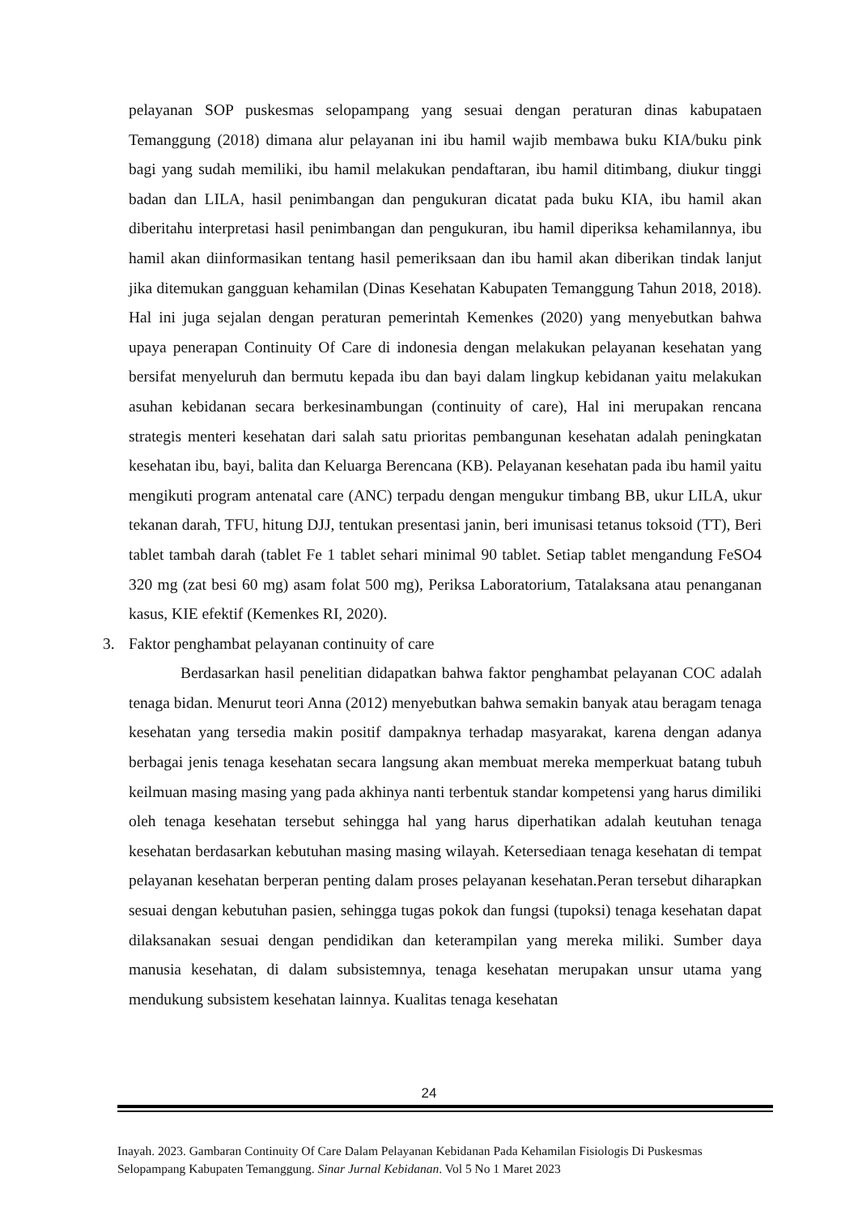pelayanan SOP puskesmas selopampang yang sesuai dengan peraturan dinas kabupataen Temanggung (2018) dimana alur pelayanan ini ibu hamil wajib membawa buku KIA/buku pink bagi yang sudah memiliki, ibu hamil melakukan pendaftaran, ibu hamil ditimbang, diukur tinggi badan dan LILA, hasil penimbangan dan pengukuran dicatat pada buku KIA, ibu hamil akan diberitahu interpretasi hasil penimbangan dan pengukuran, ibu hamil diperiksa kehamilannya, ibu hamil akan diinformasikan tentang hasil pemeriksaan dan ibu hamil akan diberikan tindak lanjut jika ditemukan gangguan kehamilan (Dinas Kesehatan Kabupaten Temanggung Tahun 2018, 2018). Hal ini juga sejalan dengan peraturan pemerintah Kemenkes (2020) yang menyebutkan bahwa upaya penerapan Continuity Of Care di indonesia dengan melakukan pelayanan kesehatan yang bersifat menyeluruh dan bermutu kepada ibu dan bayi dalam lingkup kebidanan yaitu melakukan asuhan kebidanan secara berkesinambungan (continuity of care), Hal ini merupakan rencana strategis menteri kesehatan dari salah satu prioritas pembangunan kesehatan adalah peningkatan kesehatan ibu, bayi, balita dan Keluarga Berencana (KB). Pelayanan kesehatan pada ibu hamil yaitu mengikuti program antenatal care (ANC) terpadu dengan mengukur timbang BB, ukur LILA, ukur tekanan darah, TFU, hitung DJJ, tentukan presentasi janin, beri imunisasi tetanus toksoid (TT), Beri tablet tambah darah (tablet Fe 1 tablet sehari minimal 90 tablet. Setiap tablet mengandung FeSO4 320 mg (zat besi 60 mg) asam folat 500 mg), Periksa Laboratorium, Tatalaksana atau penanganan kasus, KIE efektif (Kemenkes RI, 2020).
3. Faktor penghambat pelayanan continuity of care
Berdasarkan hasil penelitian didapatkan bahwa faktor penghambat pelayanan COC adalah tenaga bidan. Menurut teori Anna (2012) menyebutkan bahwa semakin banyak atau beragam tenaga kesehatan yang tersedia makin positif dampaknya terhadap masyarakat, karena dengan adanya berbagai jenis tenaga kesehatan secara langsung akan membuat mereka memperkuat batang tubuh keilmuan masing masing yang pada akhinya nanti terbentuk standar kompetensi yang harus dimiliki oleh tenaga kesehatan tersebut sehingga hal yang harus diperhatikan adalah keutuhan tenaga kesehatan berdasarkan kebutuhan masing masing wilayah. Ketersediaan tenaga kesehatan di tempat pelayanan kesehatan berperan penting dalam proses pelayanan kesehatan.Peran tersebut diharapkan sesuai dengan kebutuhan pasien, sehingga tugas pokok dan fungsi (tupoksi) tenaga kesehatan dapat dilaksanakan sesuai dengan pendidikan dan keterampilan yang mereka miliki. Sumber daya manusia kesehatan, di dalam subsistemnya, tenaga kesehatan merupakan unsur utama yang mendukung subsistem kesehatan lainnya. Kualitas tenaga kesehatan
24
Inayah. 2023. Gambaran Continuity Of Care Dalam Pelayanan Kebidanan Pada Kehamilan Fisiologis Di Puskesmas Selopampang Kabupaten Temanggung. Sinar Jurnal Kebidanan. Vol 5 No 1 Maret 2023